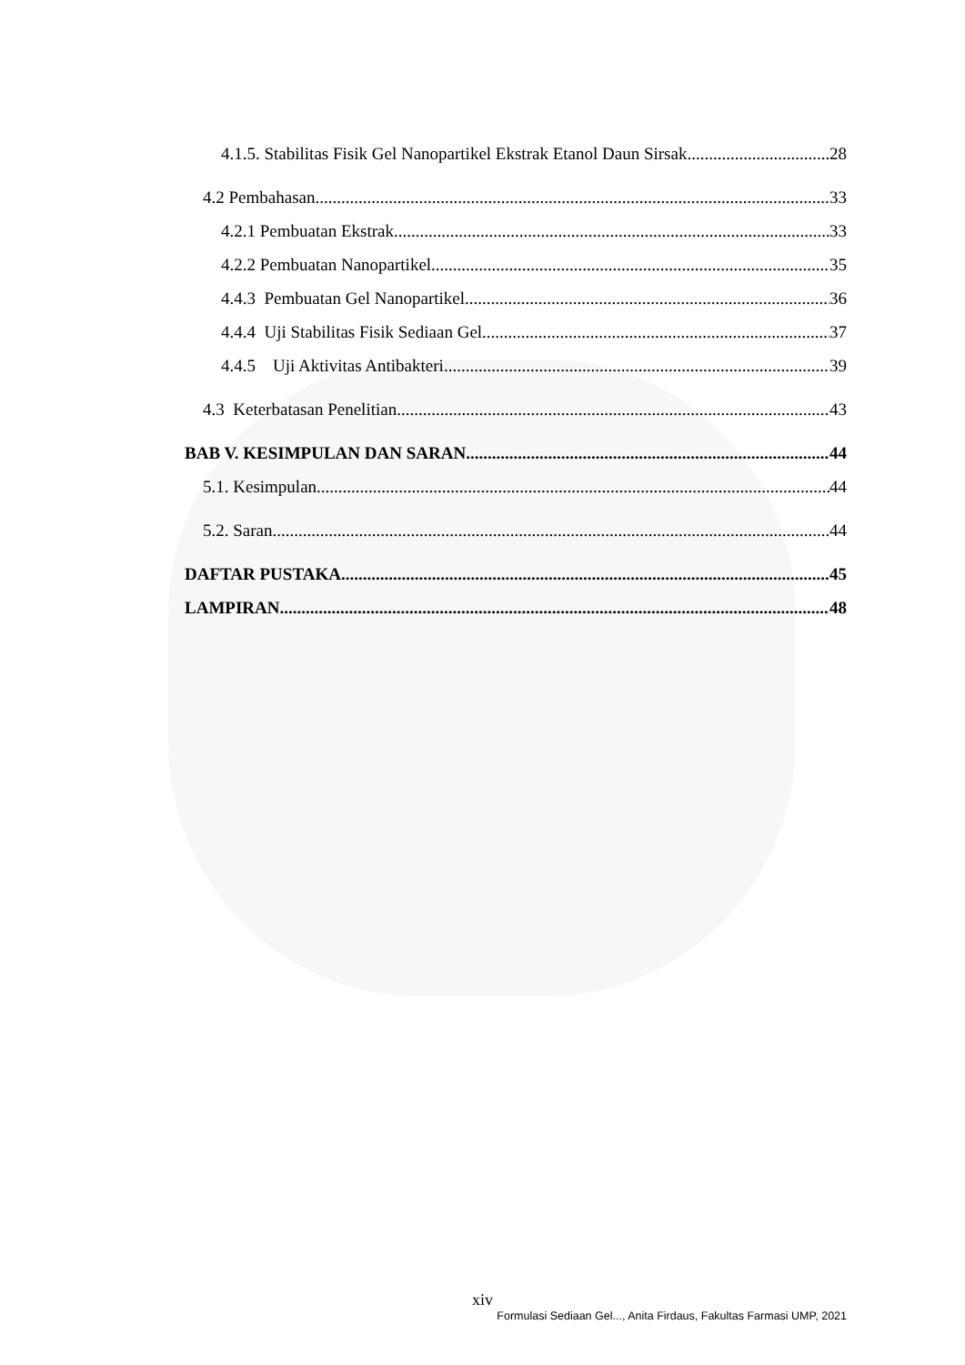4.1.5. Stabilitas Fisik Gel Nanopartikel Ekstrak Etanol Daun Sirsak 28
4.2 Pembahasan 33
4.2.1 Pembuatan Ekstrak 33
4.2.2 Pembuatan Nanopartikel 35
4.4.3 Pembuatan Gel Nanopartikel 36
4.4.4 Uji Stabilitas Fisik Sediaan Gel 37
4.4.5 Uji Aktivitas Antibakteri 39
4.3 Keterbatasan Penelitian 43
BAB V. KESIMPULAN DAN SARAN 44
5.1. Kesimpulan 44
5.2. Saran 44
DAFTAR PUSTAKA 45
LAMPIRAN 48
xiv
Formulasi Sediaan Gel..., Anita Firdaus, Fakultas Farmasi UMP, 2021